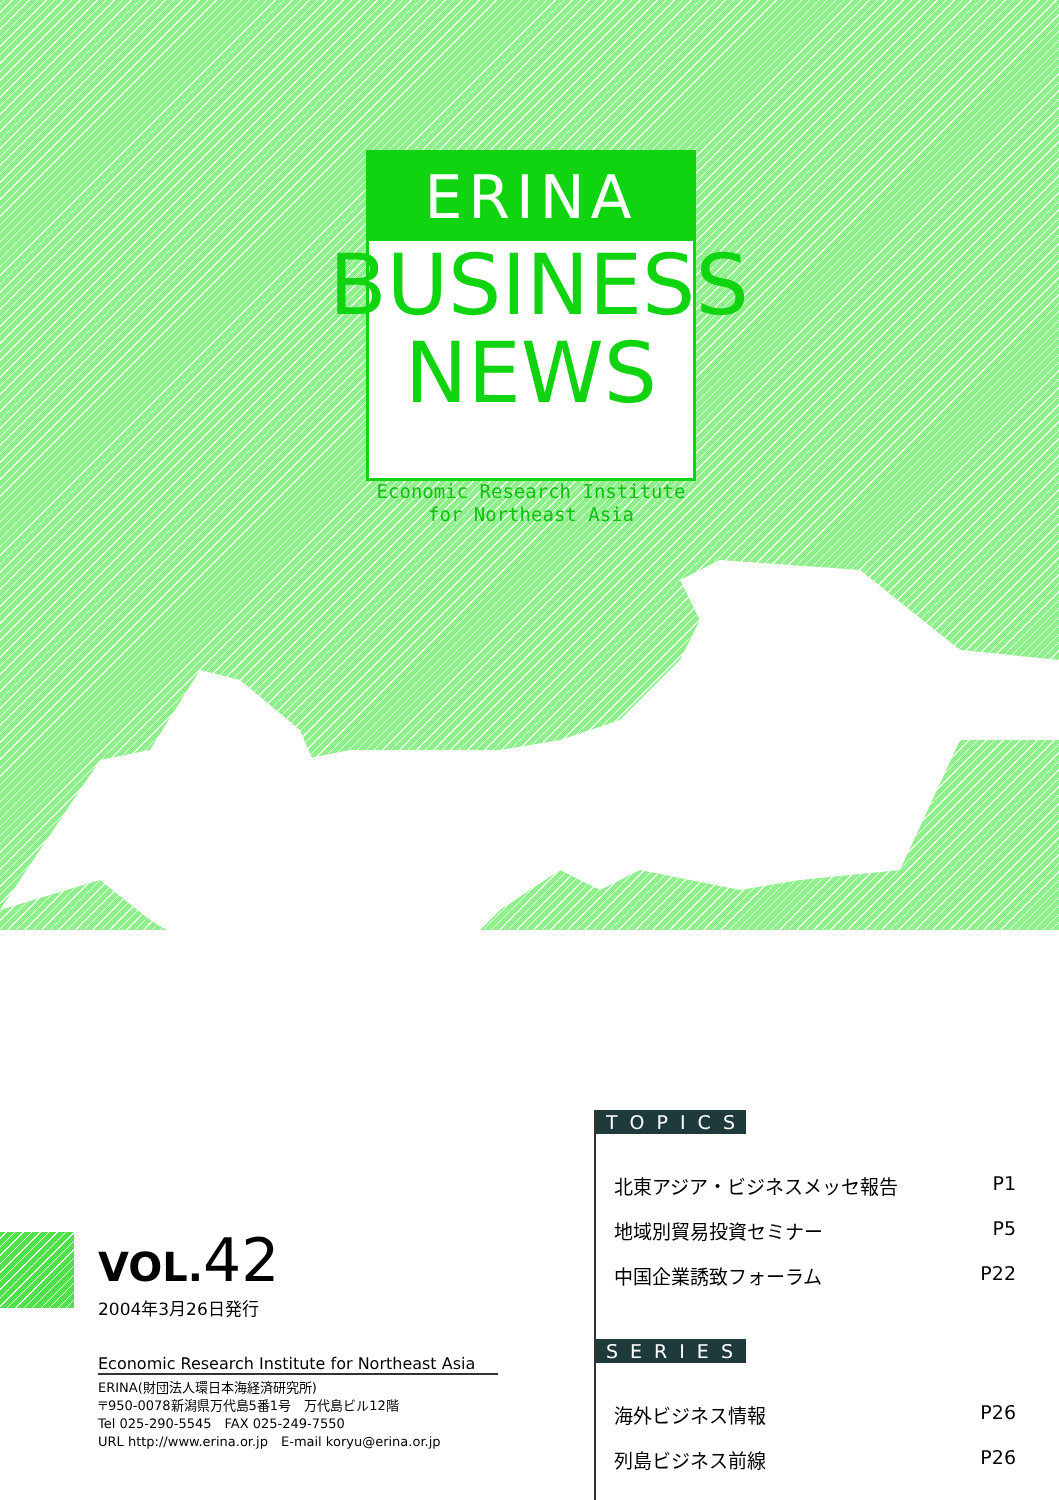ERINA
BUSINESS
NEWS
Economic Research Institute
for Northeast Asia
VOL. 42
2004年3月26日発行
Economic Research Institute for Northeast Asia
ERINA(財団法人環日本海経済研究所)
〒950-0078新潟県万代島5番1号　万代島ビル12階
Tel 025-290-5545　FAX 025-249-7550
URL http://www.erina.or.jp　E-mail koryu@erina.or.jp
TOPICS
北東アジア・ビジネスメッセ報告 P1
地域別貿易投資セミナー P5
中国企業誘致フォーラム P22
SERIES
海外ビジネス情報 P26
列島ビジネス前線 P26